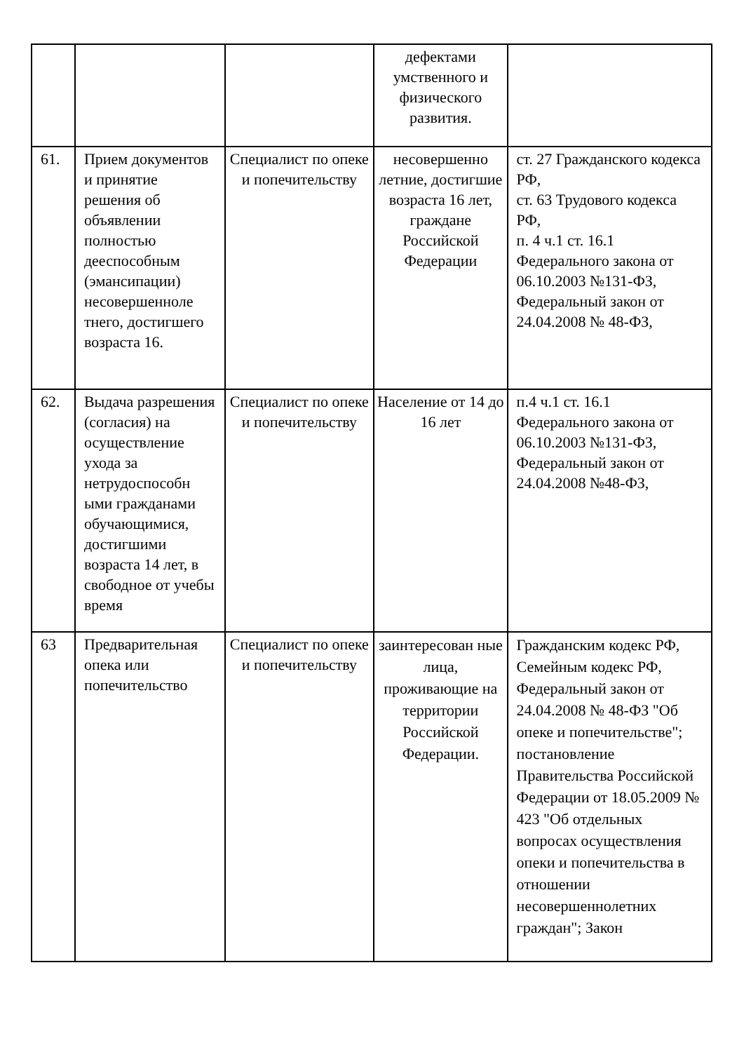| | | | дефектами умственного и физического развития. | |
| 61. | Прием документов и принятие решения об объявлении полностью дееспособным (эмансипации) несовершенноле тнего, достигшего возраста 16. | Специалист по опеке и попечительству | несовершенно летние, достигшие возраста 16 лет, граждане Российской Федерации | ст. 27 Гражданского кодекса РФ, ст. 63 Трудового кодекса РФ, п. 4 ч.1 ст. 16.1 Федерального закона от 06.10.2003 №131-ФЗ, Федеральный закон от 24.04.2008 № 48-ФЗ, |
| 62. | Выдача разрешения (согласия) на осуществление ухода за нетрудоспособн ыми гражданами обучающимися, достигшими возраста 14 лет, в свободное от учебы время | Специалист по опеке и попечительству | Население от 14 до 16 лет | п.4 ч.1 ст. 16.1 Федерального закона от 06.10.2003 №131-ФЗ, Федеральный закон от 24.04.2008 №48-ФЗ, |
| 63 | Предварительная опека или попечительство | Специалист по опеке и попечительству | заинтересован ные лица, проживающие на территории Российской Федерации. | Гражданским кодекс РФ, Семейным кодекс РФ, Федеральный закон от 24.04.2008 № 48-ФЗ "Об опеке и попечительстве"; постановление Правительства Российской Федерации от 18.05.2009 № 423 "Об отдельных вопросах осуществления опеки и попечительства в отношении несовершеннолетних граждан"; Закон |